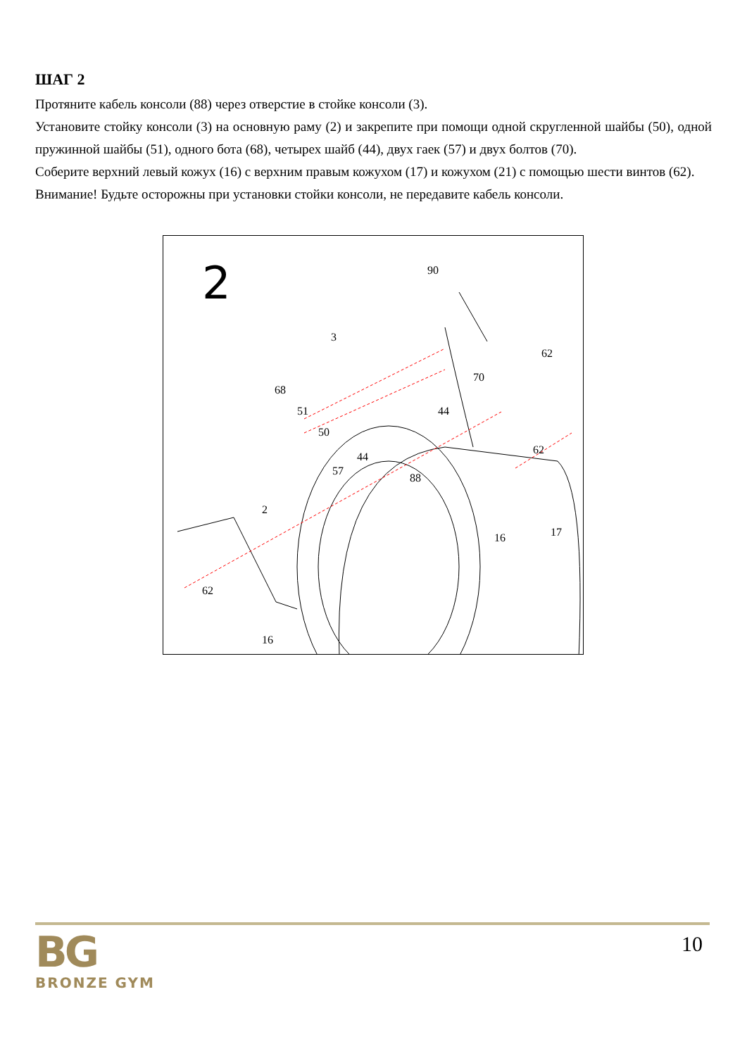ШАГ 2
Протяните кабель консоли (88) через отверстие в стойке консоли (3).
Установите стойку консоли (3) на основную раму (2) и закрепите при помощи одной скругленной шайбы (50), одной пружинной шайбы (51), одного бота (68), четырех шайб (44), двух гаек (57) и двух болтов (70).
Соберите верхний левый кожух (16) с верхним правым кожухом (17) и кожухом (21) с помощью шести винтов (62).
Внимание! Будьте осторожны при установки стойки консоли, не передавите кабель консоли.
2 90
3
62
68
70
51 44
50
44
62
57
88
2
16 17
16
62
BG
BRONZE GYM
10